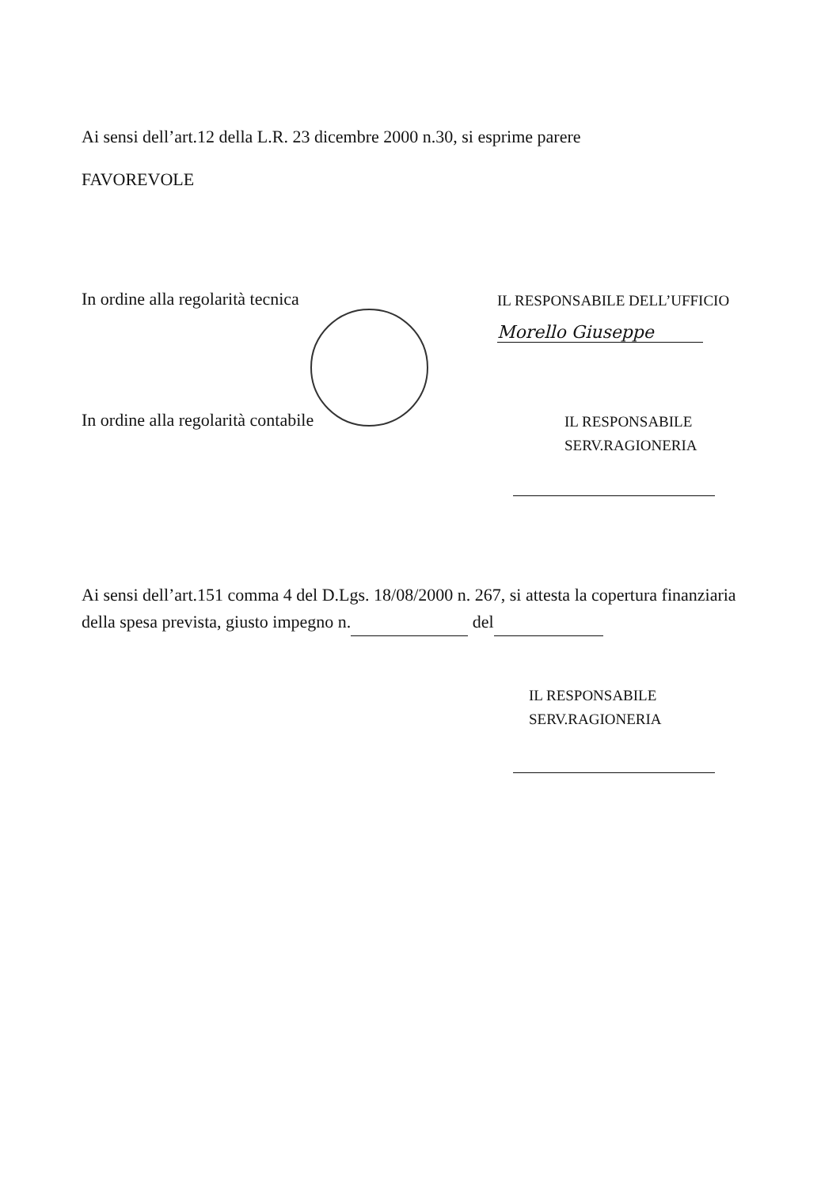Ai sensi dell’art.12 della L.R. 23 dicembre 2000 n.30, si esprime parere
FAVOREVOLE
In ordine alla regolarità tecnica
IL RESPONSABILE DELL’UFFICIO
Morello Giuseppe
In ordine alla regolarità contabile
IL RESPONSABILE
SERV.RAGIONERIA
Ai sensi dell’art.151 comma 4 del D.Lgs. 18/08/2000 n. 267, si attesta la copertura finanziaria della spesa prevista, giusto impegno n. del
IL RESPONSABILE
SERV.RAGIONERIA